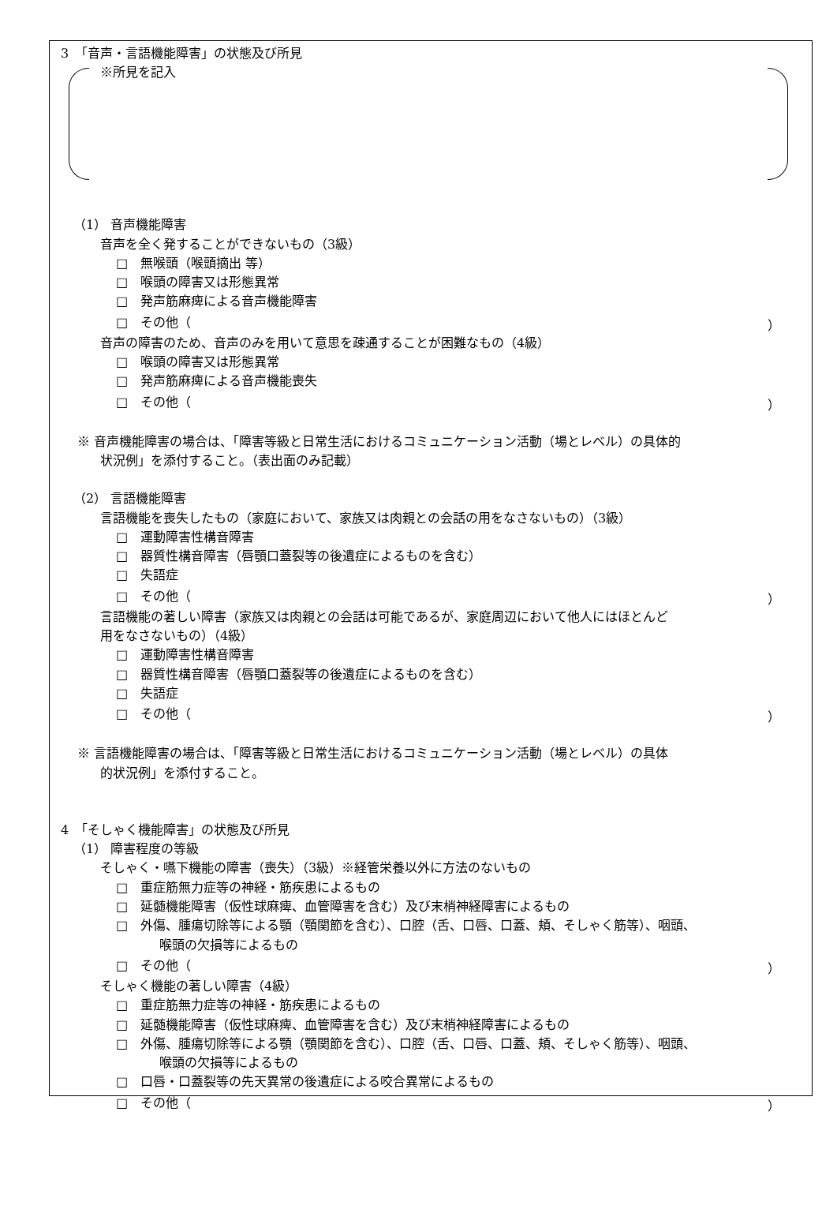3　「音声・言語機能障害」の状態及び所見
※所見を記入
（1） 音声機能障害
音声を全く発することができないもの（3級）
□　無喉頭（喉頭摘出 等）
□　喉頭の障害又は形態異常
□　発声筋麻痺による音声機能障害
□　その他（ ）
音声の障害のため、音声のみを用いて意思を疎通することが困難なもの（4級）
□　喉頭の障害又は形態異常
□　発声筋麻痺による音声機能喪失
□　その他（ ）
※ 音声機能障害の場合は、「障害等級と日常生活におけるコミュニケーション活動（場とレベル）の具体的
状況例」を添付すること。（表出面のみ記載）
（2） 言語機能障害
言語機能を喪失したもの（家庭において、家族又は肉親との会話の用をなさないもの）（3級）
□　運動障害性構音障害
□　器質性構音障害（唇顎口蓋裂等の後遺症によるものを含む）
□　失語症
□　その他（ ）
言語機能の著しい障害（家族又は肉親との会話は可能であるが、家庭周辺において他人にはほとんど
用をなさないもの）（4級）
□　運動障害性構音障害
□　器質性構音障害（唇顎口蓋裂等の後遺症によるものを含む）
□　失語症
□　その他（ ）
※ 言語機能障害の場合は、「障害等級と日常生活におけるコミュニケーション活動（場とレベル）の具体
的状況例」を添付すること。
4　「そしゃく機能障害」の状態及び所見
（1） 障害程度の等級
そしゃく・嚥下機能の障害（喪失）（3級）※経管栄養以外に方法のないもの
□　重症筋無力症等の神経・筋疾患によるもの
□　延髄機能障害（仮性球麻痺、血管障害を含む）及び末梢神経障害によるもの
□　外傷、腫瘍切除等による顎（顎関節を含む）、口腔（舌、口唇、口蓋、頬、そしゃく筋等）、咽頭、
喉頭の欠損等によるもの
□　その他（ ）
そしゃく機能の著しい障害（4級）
□　重症筋無力症等の神経・筋疾患によるもの
□　延髄機能障害（仮性球麻痺、血管障害を含む）及び末梢神経障害によるもの
□　外傷、腫瘍切除等による顎（顎関節を含む）、口腔（舌、口唇、口蓋、頬、そしゃく筋等）、咽頭、
喉頭の欠損等によるもの
□　口唇・口蓋裂等の先天異常の後遺症による咬合異常によるもの
□　その他（ ）